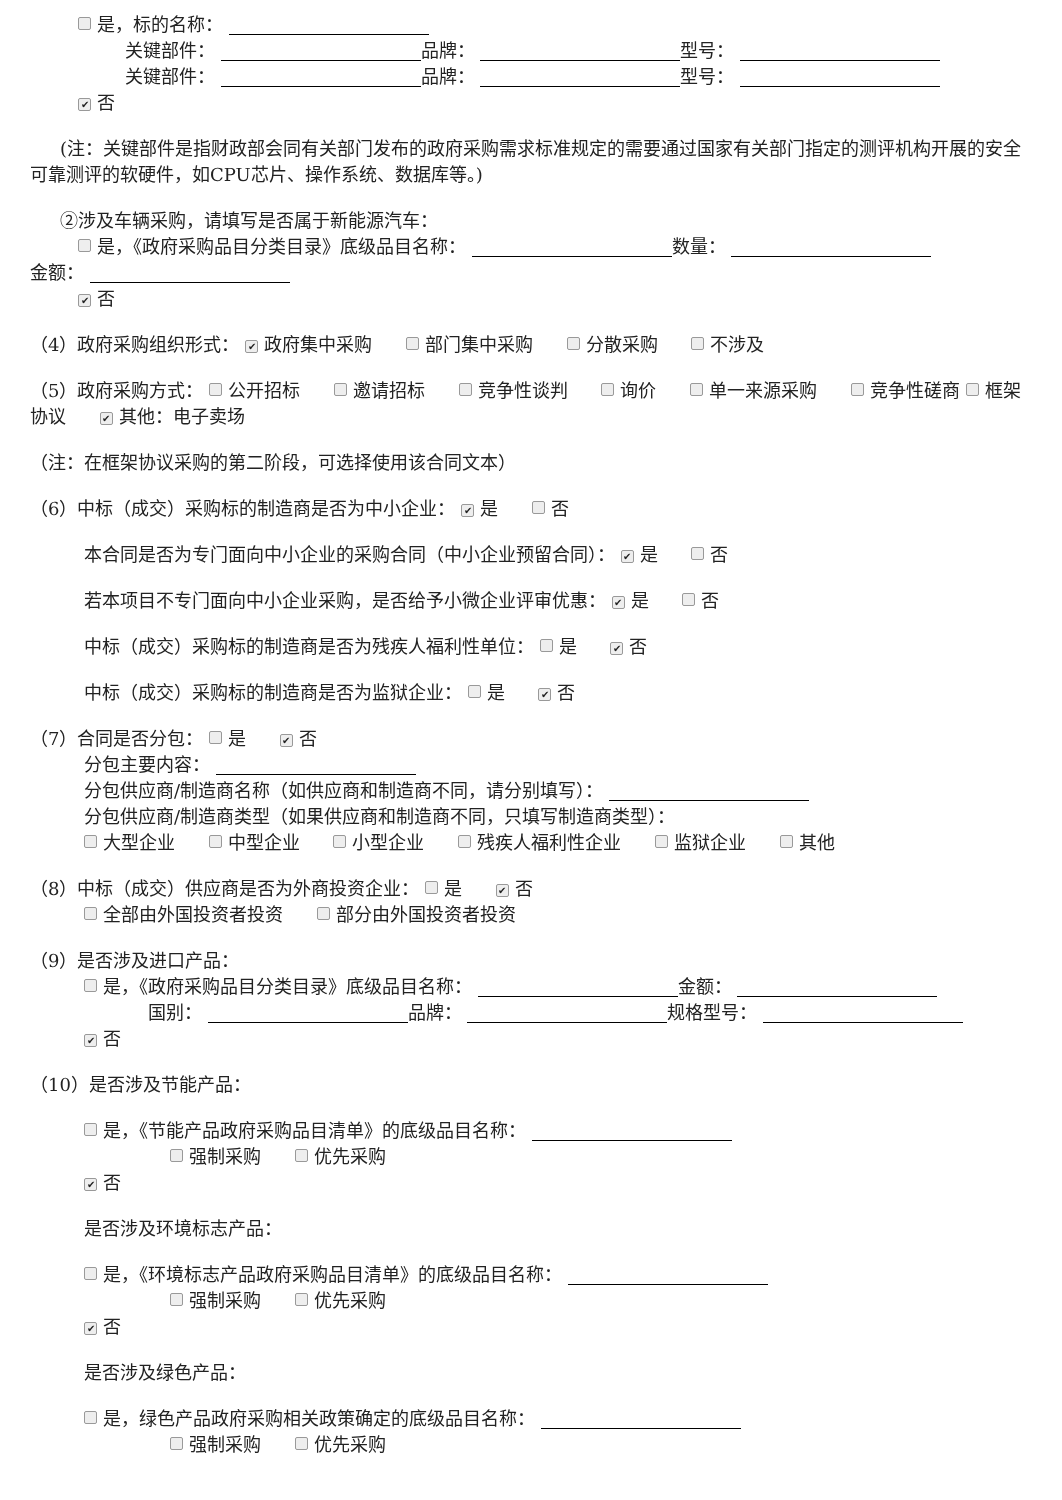是，标的名称：
关键部件： 品牌： 型号：
关键部件： 品牌： 型号：
✔ 否
(注：关键部件是指财政部会同有关部门发布的政府采购需求标准规定的需要通过国家有关部门指定的测评机构开展的安全可靠测评的软硬件，如CPU芯片、操作系统、数据库等。)
②涉及车辆采购，请填写是否属于新能源汽车：
是，《政府采购品目分类目录》底级品目名称： 数量：
金额：
✔ 否
（4）政府采购组织形式： ✔ 政府集中采购 部门集中采购 分散采购 不涉及
（5）政府采购方式： 公开招标 邀请招标 竞争性谈判 询价 单一来源采购 竞争性磋商 框架协议 ✔ 其他：电子卖场
（注：在框架协议采购的第二阶段，可选择使用该合同文本）
（6）中标（成交）采购标的制造商是否为中小企业： ✔ 是 否
本合同是否为专门面向中小企业的采购合同（中小企业预留合同）： ✔ 是 否
若本项目不专门面向中小企业采购，是否给予小微企业评审优惠： ✔ 是 否
中标（成交）采购标的制造商是否为残疾人福利性单位： 是 ✔ 否
中标（成交）采购标的制造商是否为监狱企业： 是 ✔ 否
（7）合同是否分包： 是 ✔ 否
分包主要内容：
分包供应商/制造商名称（如供应商和制造商不同，请分别填写）：
分包供应商/制造商类型（如果供应商和制造商不同，只填写制造商类型）：
大型企业 中型企业 小型企业 残疾人福利性企业 监狱企业 其他
（8）中标（成交）供应商是否为外商投资企业： 是 ✔ 否
全部由外国投资者投资 部分由外国投资者投资
（9）是否涉及进口产品：
是，《政府采购品目分类目录》底级品目名称： 金额：
国别： 品牌： 规格型号：
✔ 否
（10）是否涉及节能产品：
是，《节能产品政府采购品目清单》的底级品目名称：
强制采购 优先采购
✔ 否
是否涉及环境标志产品：
是，《环境标志产品政府采购品目清单》的底级品目名称：
强制采购 优先采购
✔ 否
是否涉及绿色产品：
是，绿色产品政府采购相关政策确定的底级品目名称：
强制采购 优先采购